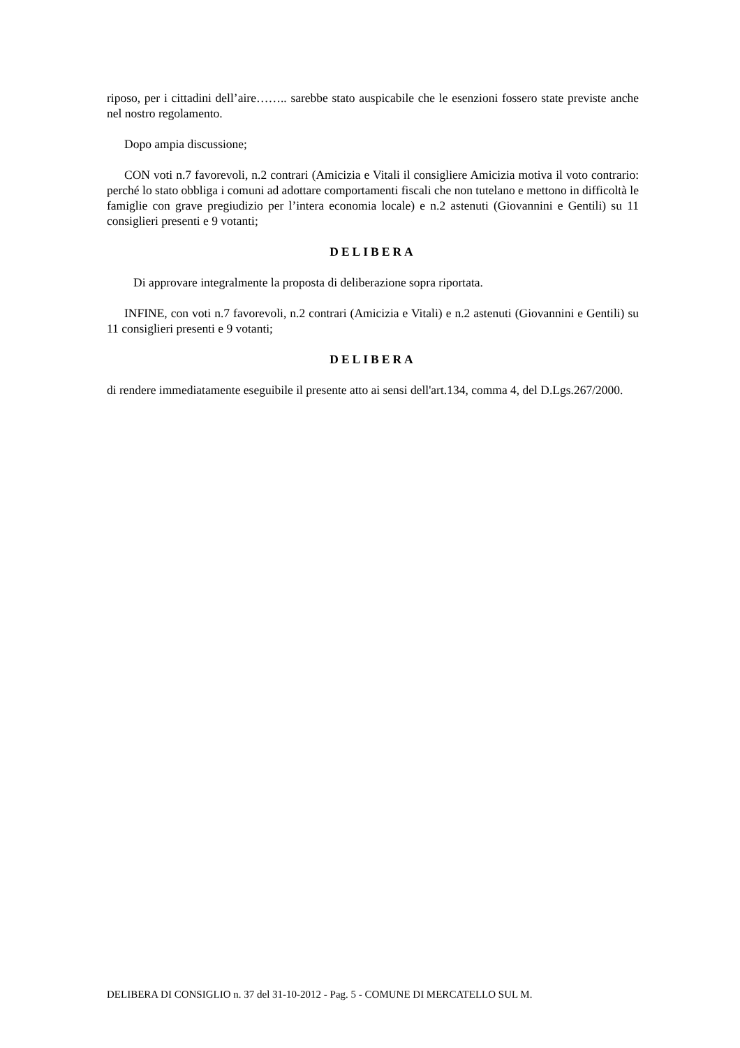riposo, per i cittadini dell’aire…….. sarebbe stato auspicabile che le esenzioni fossero state previste anche nel nostro regolamento.
Dopo ampia discussione;
CON voti n.7 favorevoli, n.2 contrari (Amicizia e Vitali il consigliere Amicizia motiva il voto contrario: perché lo stato obbliga i comuni ad adottare comportamenti fiscali che non tutelano e mettono in difficoltà le famiglie con grave pregiudizio per l’intera economia locale) e n.2 astenuti (Giovannini e Gentili) su 11 consiglieri presenti e 9 votanti;
DELIBERA
Di approvare integralmente la proposta di deliberazione sopra riportata.
INFINE, con voti n.7 favorevoli, n.2 contrari (Amicizia e Vitali) e n.2 astenuti (Giovannini e Gentili) su 11 consiglieri presenti e 9 votanti;
DELIBERA
di rendere immediatamente eseguibile il presente atto ai sensi dell'art.134, comma 4, del D.Lgs.267/2000.
DELIBERA DI CONSIGLIO n. 37 del 31-10-2012 - Pag. 5 - COMUNE DI MERCATELLO SUL M.